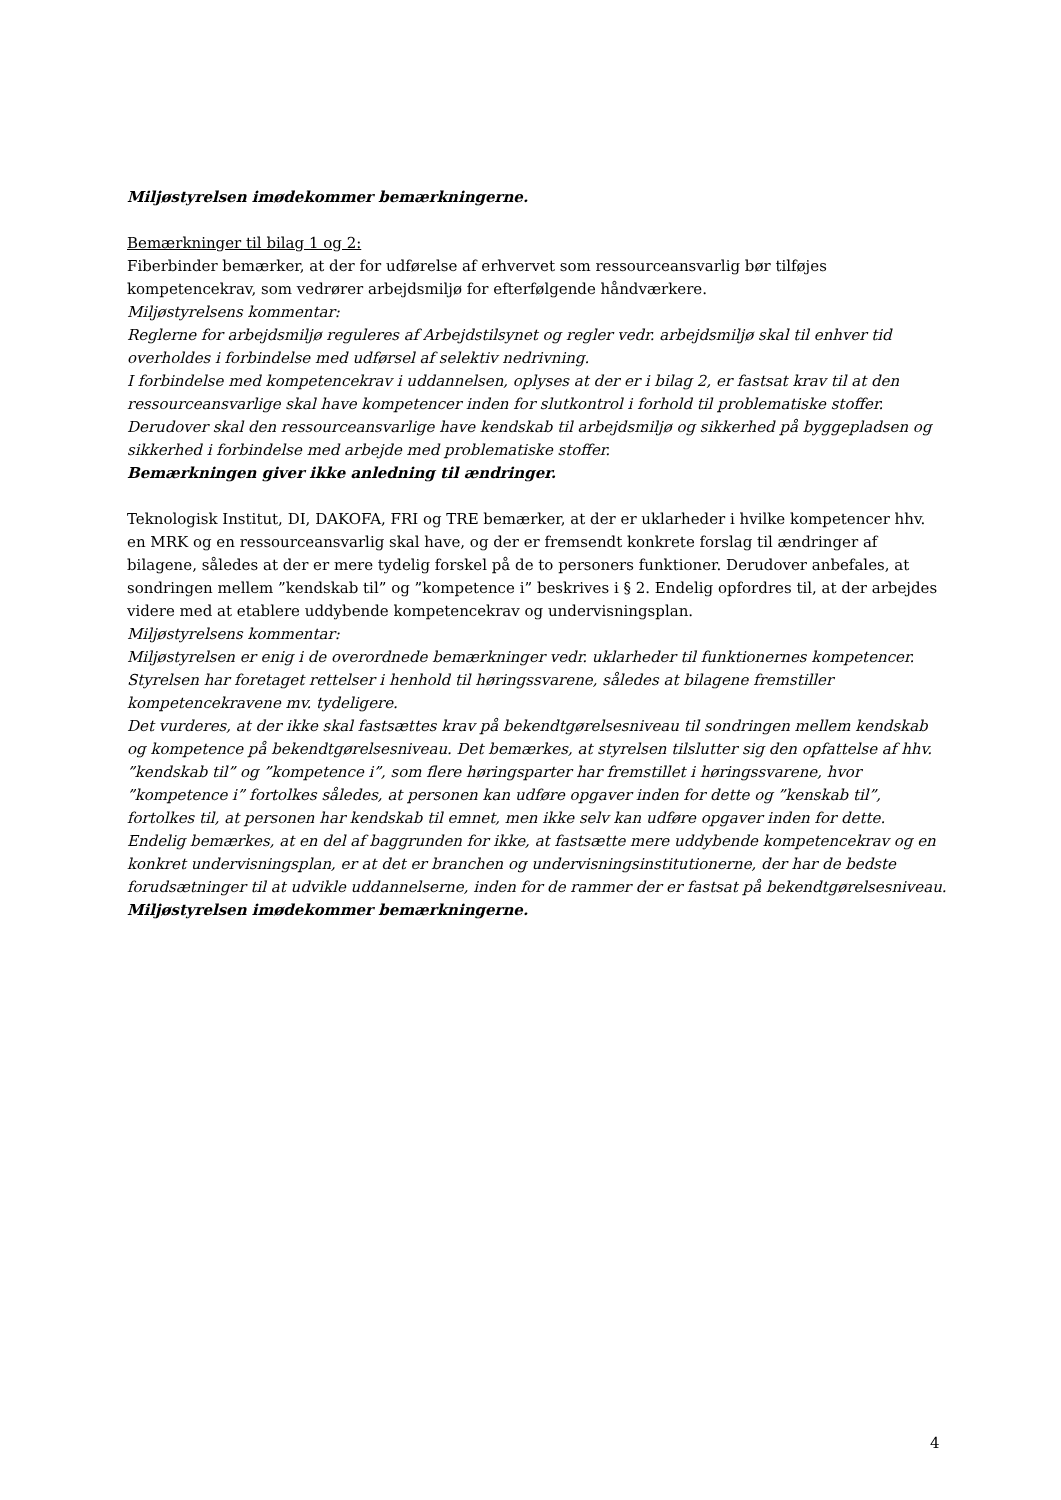Miljøstyrelsen imødekommer bemærkningerne.
Bemærkninger til bilag 1 og 2:
Fiberbinder bemærker, at der for udførelse af erhvervet som ressourceansvarlig bør tilføjes kompetencekrav, som vedrører arbejdsmiljø for efterfølgende håndværkere.
Miljøstyrelsens kommentar:
Reglerne for arbejdsmiljø reguleres af Arbejdstilsynet og regler vedr. arbejdsmiljø skal til enhver tid overholdes i forbindelse med udførsel af selektiv nedrivning.
I forbindelse med kompetencekrav i uddannelsen, oplyses at der er i bilag 2, er fastsat krav til at den ressourceansvarlige skal have kompetencer inden for slutkontrol i forhold til problematiske stoffer. Derudover skal den ressourceansvarlige have kendskab til arbejdsmiljø og sikkerhed på byggepladsen og sikkerhed i forbindelse med arbejde med problematiske stoffer.
Bemærkningen giver ikke anledning til ændringer.
Teknologisk Institut, DI, DAKOFA, FRI og TRE bemærker, at der er uklarheder i hvilke kompetencer hhv. en MRK og en ressourceansvarlig skal have, og der er fremsendt konkrete forslag til ændringer af bilagene, således at der er mere tydelig forskel på de to personers funktioner. Derudover anbefales, at sondringen mellem ”kendskab til” og ”kompetence i” beskrives i § 2. Endelig opfordres til, at der arbejdes videre med at etablere uddybende kompetencekrav og undervisningsplan.
Miljøstyrelsens kommentar:
Miljøstyrelsen er enig i de overordnede bemærkninger vedr. uklarheder til funktionernes kompetencer. Styrelsen har foretaget rettelser i henhold til høringssvarene, således at bilagene fremstiller kompetencekravene mv. tydeligere.
Det vurderes, at der ikke skal fastsættes krav på bekendtgørelsesniveau til sondringen mellem kendskab og kompetence på bekendtgørelsesniveau. Det bemærkes, at styrelsen tilslutter sig den opfattelse af hhv. ”kendskab til” og ”kompetence i”, som flere høringsparter har fremstillet i høringssvarene, hvor ”kompetence i” fortolkes således, at personen kan udføre opgaver inden for dette og ”kenskab til”, fortolkes til, at personen har kendskab til emnet, men ikke selv kan udføre opgaver inden for dette.
Endelig bemærkes, at en del af baggrunden for ikke, at fastsætte mere uddybende kompetencekrav og en konkret undervisningsplan, er at det er branchen og undervisningsinstitutionerne, der har de bedste forudsætninger til at udvikle uddannelserne, inden for de rammer der er fastsat på bekendtgørelsesniveau.
Miljøstyrelsen imødekommer bemærkningerne.
4